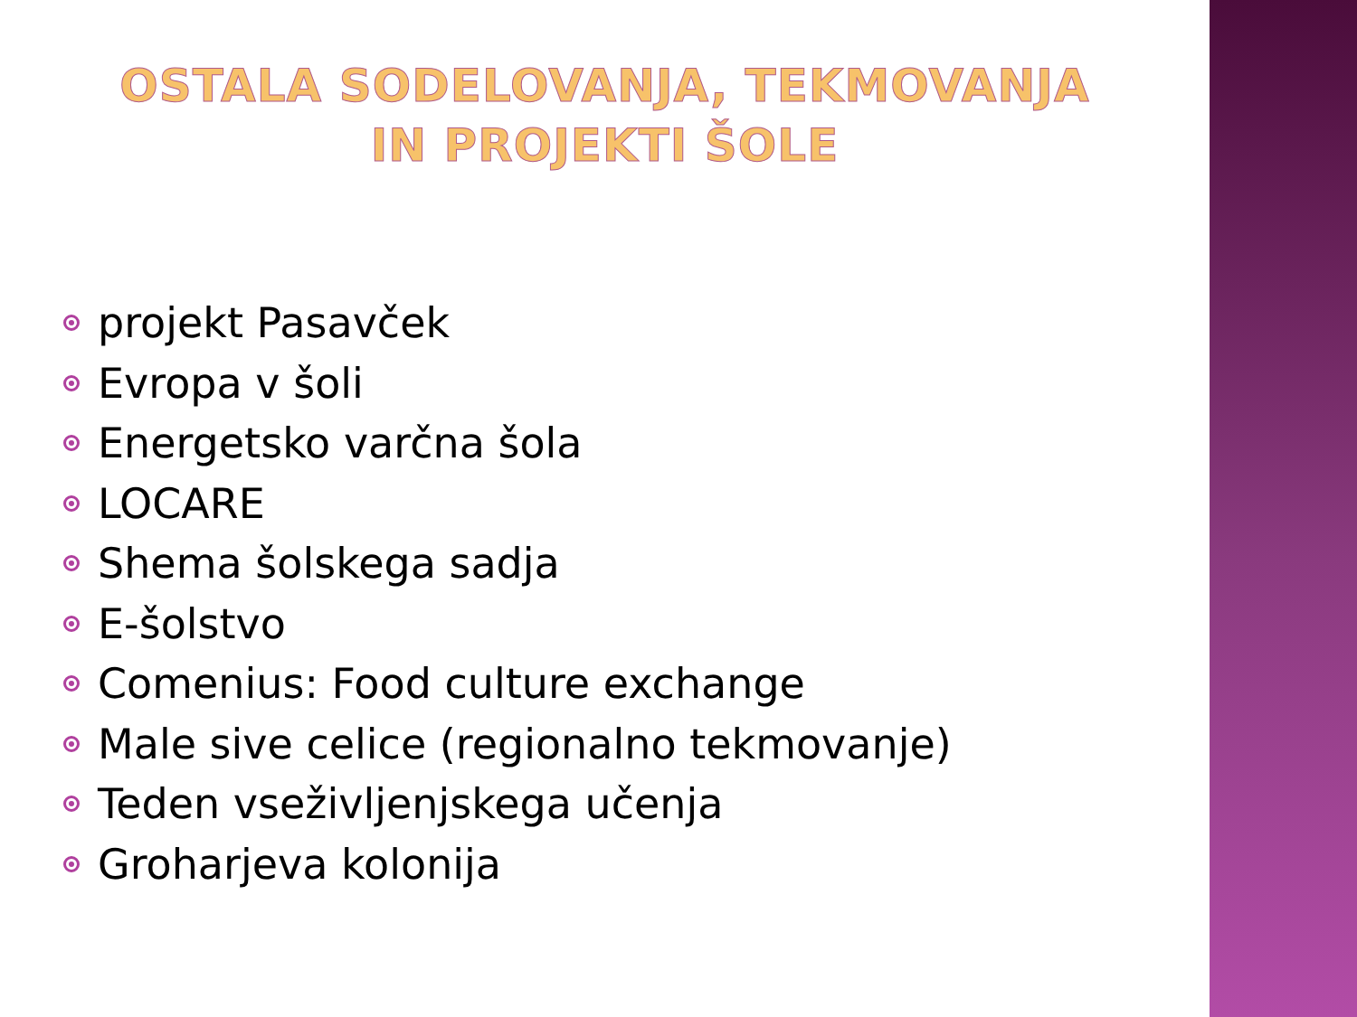OSTALA SODELOVANJA, TEKMOVANJA
IN PROJEKTI ŠOLE
projekt Pasavček
Evropa v šoli
Energetsko varčna šola
LOCARE
Shema šolskega sadja
E-šolstvo
Comenius: Food culture exchange
Male sive celice (regionalno tekmovanje)
Teden vseživljenjskega učenja
Groharjeva kolonija